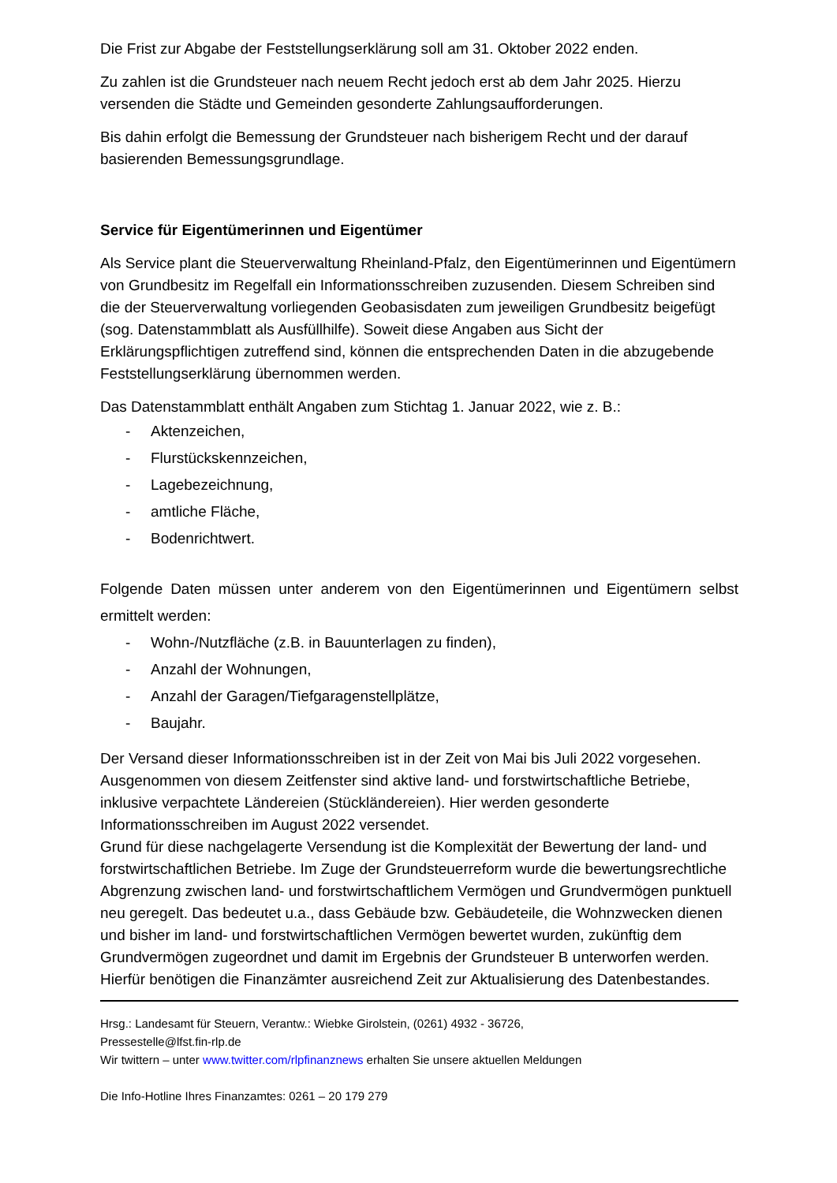Die Frist zur Abgabe der Feststellungserklärung soll am 31. Oktober 2022 enden.
Zu zahlen ist die Grundsteuer nach neuem Recht jedoch erst ab dem Jahr 2025. Hierzu versenden die Städte und Gemeinden gesonderte Zahlungsaufforderungen.
Bis dahin erfolgt die Bemessung der Grundsteuer nach bisherigem Recht und der darauf basierenden Bemessungsgrundlage.
Service für Eigentümerinnen und Eigentümer
Als Service plant die Steuerverwaltung Rheinland-Pfalz, den Eigentümerinnen und Eigentümern von Grundbesitz im Regelfall ein Informationsschreiben zuzusenden. Diesem Schreiben sind die der Steuerverwaltung vorliegenden Geobasisdaten zum jeweiligen Grundbesitz beigefügt (sog. Datenstammblatt als Ausfüllhilfe). Soweit diese Angaben aus Sicht der Erklärungspflichtigen zutreffend sind, können die entsprechenden Daten in die abzugebende Feststellungserklärung übernommen werden.
Das Datenstammblatt enthält Angaben zum Stichtag 1. Januar 2022, wie z. B.:
- Aktenzeichen,
- Flurstückskennzeichen,
- Lagebezeichnung,
- amtliche Fläche,
- Bodenrichtwert.
Folgende Daten müssen unter anderem von den Eigentümerinnen und Eigentümern selbst ermittelt werden:
- Wohn-/Nutzfläche (z.B. in Bauunterlagen zu finden),
- Anzahl der Wohnungen,
- Anzahl der Garagen/Tiefgaragenstellplätze,
- Baujahr.
Der Versand dieser Informationsschreiben ist in der Zeit von Mai bis Juli 2022 vorgesehen. Ausgenommen von diesem Zeitfenster sind aktive land- und forstwirtschaftliche Betriebe, inklusive verpachtete Ländereien (Stückländereien). Hier werden gesonderte Informationsschreiben im August 2022 versendet.
Grund für diese nachgelagerte Versendung ist die Komplexität der Bewertung der land- und forstwirtschaftlichen Betriebe. Im Zuge der Grundsteuerreform wurde die bewertungsrechtliche Abgrenzung zwischen land- und forstwirtschaftlichem Vermögen und Grundvermögen punktuell neu geregelt. Das bedeutet u.a., dass Gebäude bzw. Gebäudeteile, die Wohnzwecken dienen und bisher im land- und forstwirtschaftlichen Vermögen bewertet wurden, zukünftig dem Grundvermögen zugeordnet und damit im Ergebnis der Grundsteuer B unterworfen werden. Hierfür benötigen die Finanzämter ausreichend Zeit zur Aktualisierung des Datenbestandes.
Hrsg.: Landesamt für Steuern, Verantw.: Wiebke Girolstein, (0261) 4932 - 36726,
Pressestelle@lfst.fin-rlp.de
Wir twittern – unter www.twitter.com/rlpfinanznews erhalten Sie unsere aktuellen Meldungen
Die Info-Hotline Ihres Finanzamtes: 0261 – 20 179 279